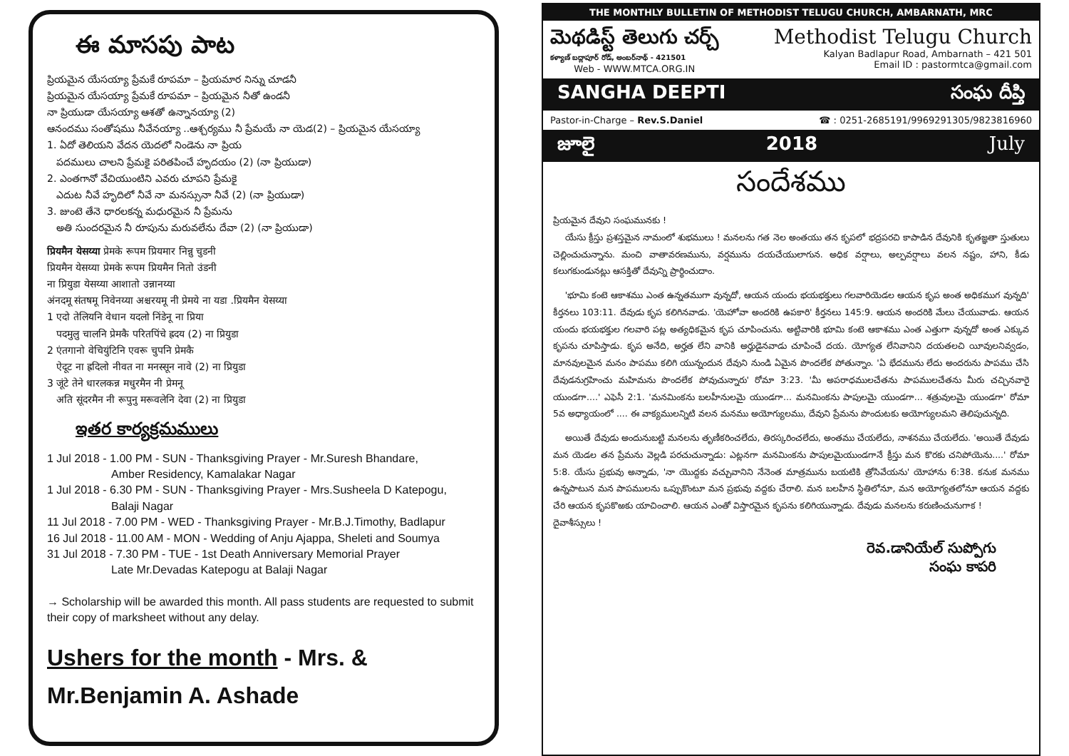ఈ మాసపు పాట
ప్రియమైన యేసయ్యా ప్రేమకే రూపమా – ప్రియమార నిన్ను చూడనీ
ప్రియమైన యేసయ్యా ప్రేమకే రూపమా – ప్రియమైన నీతో ఉండనీ
నా ప్రియుడా యేసయ్యా ఆశతో ఉన్నానయ్యా (2)
ఆనందము సంతోషము నీవేనయ్యా ..ఆశ్చర్యము నీ ప్రేమయే నా యెడ(2) – ప్రియమైన యేసయ్యా
1. ఏదో తెలియని వేదన యెదలో నిండెను నా ప్రియ
పదములు చాలని ప్రేమకై పరితపించే హృదయం (2) (నా ప్రియుడా)
2. ఎంతగానో వేచియుంటిని ఎవరు చూపని ప్రేమకై
ఎదుట నీవే హృదిలో నీవే నా మనస్సునా నీవే (2) (నా ప్రియుడా)
3. జుంటె తేనె ధారలకన్న మధురమైన నీ ప్రేమను
అతి సుందరమైన నీ రూపును మరువలేను దేవా (2) (నా ప్రియుడా)
प्रियमैन येसय्या प्रेमके रूपम प्रियमार निन्नु चुडनी
प्रियमैन येसय्या प्रेमके रूपम प्रियमैन नितो उंडनी
ना प्रियुडा येसय्या आशातो उन्नानय्या
अंनदमू संतषमू निवेनय्या अश्चरयमू नी प्रेमये ना यडा .प्रियमैन येसय्या
1 एदो तेलियनि वेधान यदलो निंडेनू ना प्रिया
पदमुलु चालनि प्रेमकै परितपिंचे ह्रदय (2) ना प्रियुडा
2 एंतगानो वेचियुंटिनि एवरू चुपनि प्रेमकै
ऐदूट ना ह्रदिलो नीवत ना मनस्सून नावे (2) ना प्रियुडा
3 जूंटे तेने धारलकन्न मधुरमैन नी प्रेमनू
अति सूंदरमैन नी रूपुनु मरूवलेनि देवा (2) ना प्रियुडा
ఇతర కార్యక్రమములు
1 Jul 2018 - 1.00 PM - SUN - Thanksgiving Prayer - Mr.Suresh Bhandare,
Amber Residency, Kamalakar Nagar
1 Jul 2018 - 6.30 PM - SUN - Thanksgiving Prayer - Mrs.Susheela D Katepogu,
Balaji Nagar
11 Jul 2018 - 7.00 PM - WED - Thanksgiving Prayer - Mr.B.J.Timothy, Badlapur
16 Jul 2018 - 11.00 AM - MON - Wedding of Anju Ajappa, Sheleti and Soumya
31 Jul 2018 - 7.30 PM - TUE - 1st Death Anniversary Memorial Prayer
Late Mr.Devadas Katepogu at Balaji Nagar
→ Scholarship will be awarded this month. All pass students are requested to submit their copy of marksheet without any delay.
Ushers for the month - Mrs. & Mr.Benjamin A. Ashade
THE MONTHLY BULLETIN OF METHODIST TELUGU CHURCH, AMBARNATH, MRC
మెథడిస్ట్ తెలుగు చర్చ్
కళ్యాణ్ బద్లాపూర్ రోడ్, అంబర్‌నాథ్ - 421501
Web - WWW.MTCA.ORG.IN
Methodist Telugu Church
Kalyan Badlapur Road, Ambarnath – 421 501
Email ID : pastormtca@gmail.com
SANGHA DEEPTI సంఘ దీప్తి
Pastor-in-Charge – Rev.S.Daniel ☎ : 0251-2685191/9969291305/9823816960
జూలై 2018 July
సందేశము
ప్రియమైన దేవుని సంఘమునకు !
యేసు క్రీస్తు ప్రశస్తమైన నామంలో శుభములు ! మనలను గత నెల అంతయు తన కృపలో భద్రపరచి కాపాడిన దేవునికి కృతజ్ఞతా స్తుతులు చెల్లించుచున్నాను. మంచి వాతావరణమును, వర్షమును దయచేయులాగున. అధిక వర్షాలు, అల్పవర్షాలు వలన నష్టం, హాని, కీడు కలుగకుండునట్లు ఆసక్తితో దేవున్ని ప్రార్థించుదాం.
'భూమి కంటె ఆకాశము ఎంత ఉన్నతముగా వున్నదో, ఆయన యందు భయభక్తులు గలవారియెడల ఆయన కృప అంత అధికముగ వున్నది' కీర్తనలు 103:11. దేవుడు కృప కలిగినవాడు. 'యెహోవా అందరికి ఉపకారి' కీర్తనలు 145:9. ఆయన అందరికి మేలు చేయువాడు. ఆయన యందు భయభక్తుల గలవారి పట్ల అత్యధికమైన కృప చూపించును. అట్టివారికి భూమి కంటె ఆకాశము ఎంత ఎత్తుగా వున్నదో అంత ఎక్కువ కృపను చూపిస్తాడు. కృప అనేది, అర్హత లేని వానికి అర్హుడైనవాడు చూపించే దయ. యోగ్యత లేనివానిని దయతలచి యీవులనివ్వడం, మానవులమైన మనం పాపము కలిగి యున్నందున దేవుని నుండి ఏమైన పొందలేక పోతున్నాం. 'ఏ భేదమును లేదు అందరును పాపము చేసి దేవుడనుగ్రహించు మహిమను పొందలేక పోవుచున్నారు' రోమా 3:23. 'మీ అపరాధములచేతను పాపములచేతను మీరు చచ్చినవారై యుండగా....' ఎఫెసీ 2:1. 'మనమింకను బలహీనులమై యుండగా... మనమింకను పాపులమై యుండగా... శత్రువులమై యుండగా' రోమా 5వ అధ్యాయంలో .... ఈ వాక్యములన్నిటి వలన మనము అయోగ్యులము, దేవుని ప్రేమను పొందుటకు అయోగ్యులమని తెలిపుచున్నది.
అయితే దేవుడు అందునుబట్టి మనలను తృణీకరించలేదు, తిరస్కరించలేదు, అంతము చేయలేదు, నాశనము చేయలేదు. 'అయితే దేవుడు మన యెడల తన ప్రేమను వెల్లడి పరచుచున్నాడు: ఎట్లనగా మనమింకను పాపులమైయుండగానే క్రీస్తు మన కొరకు చనిపోయెను....' రోమా 5:8. యేసు ప్రభువు అన్నాడు, 'నా యొద్దకు వచ్చువానిని నేనెంత మాత్రమును బయటికి త్రోసివేయను' యోహాను 6:38. కనుక మనము ఉన్నపాటున మన పాపములను ఒప్పుకొంటూ మన ప్రభువు వద్దకు చేరాలి. మన బలహీన స్థితిలోనూ, మన అయోగ్యతలోనూ ఆయన వద్దకు చేరి ఆయన కృపకొఱకు యాచించాలి. ఆయన ఎంతో విస్తారమైన కృపను కలిగియున్నాడు. దేవుడు మనలను కరుణించునుగాక !
దైవాశీస్సులు !
రెవ.డానియేల్ సుప్పోగు
సంఘ కాపరి